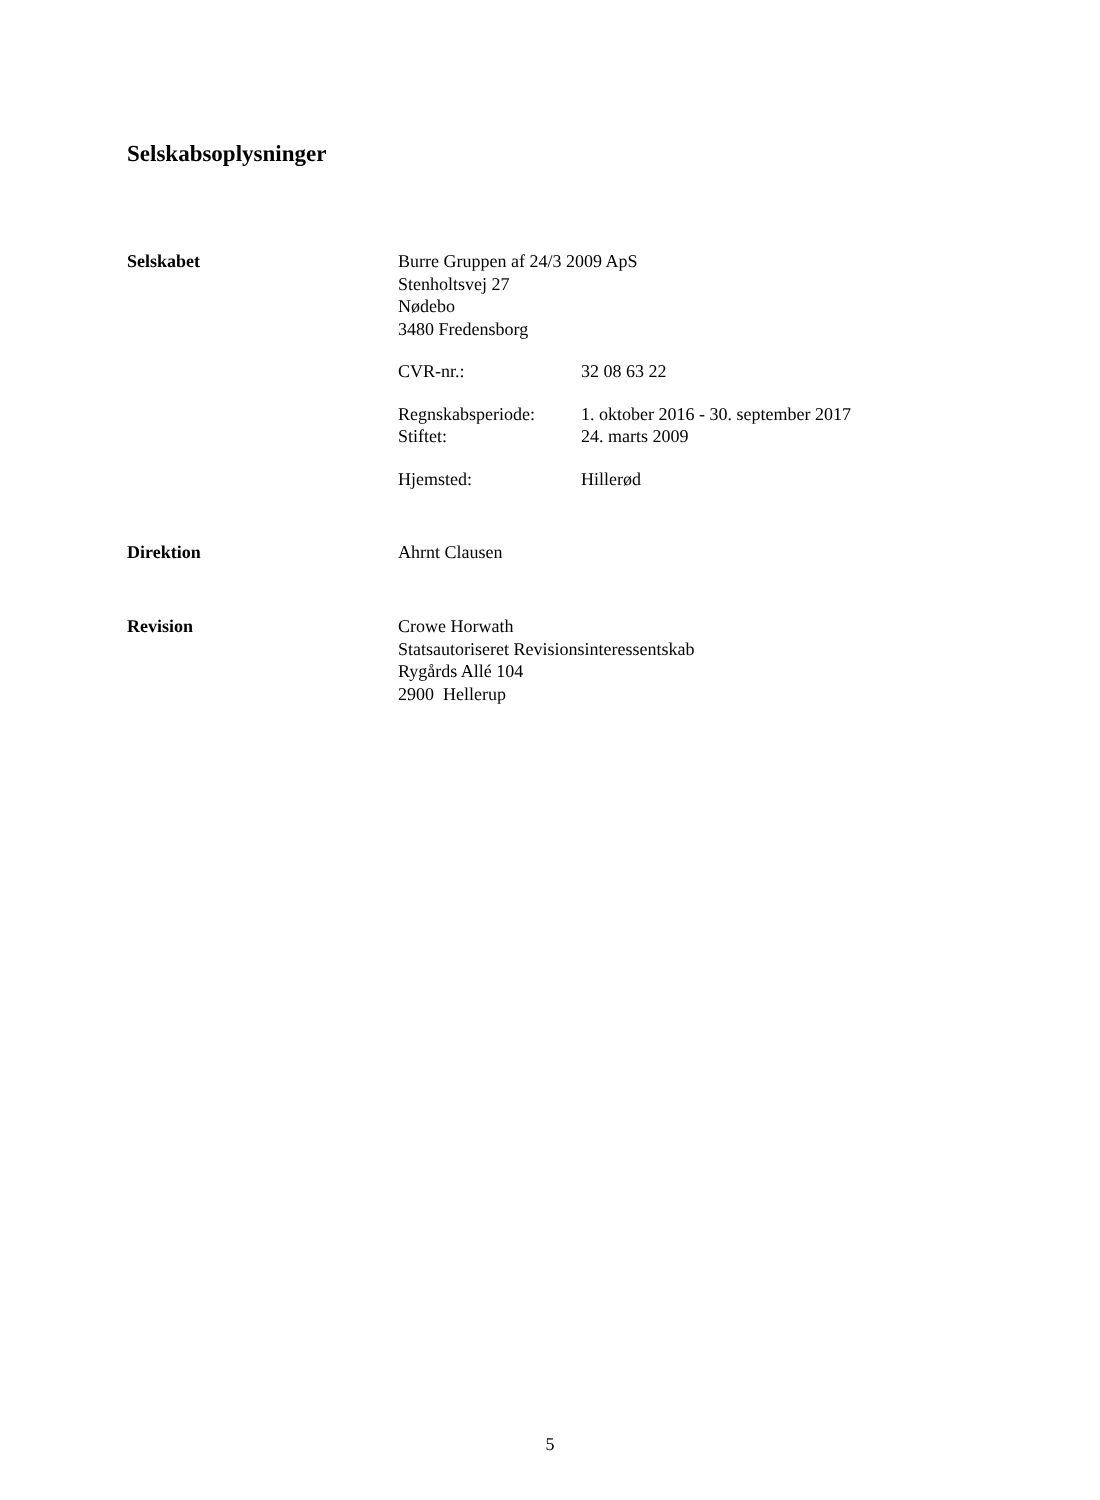Selskabsoplysninger
Selskabet Burre Gruppen af 24/3 2009 ApS
Stenholtsvej 27
Nødebo
3480 Fredensborg
CVR-nr.: 32 08 63 22
Regnskabsperiode: 1. oktober 2016 - 30. september 2017
Stiftet: 24. marts 2009
Hjemsted: Hillerød
Direktion Ahrnt Clausen
Revision Crowe Horwath
Statsautoriseret Revisionsinteressentskab
Rygårds Allé 104
2900 Hellerup
5